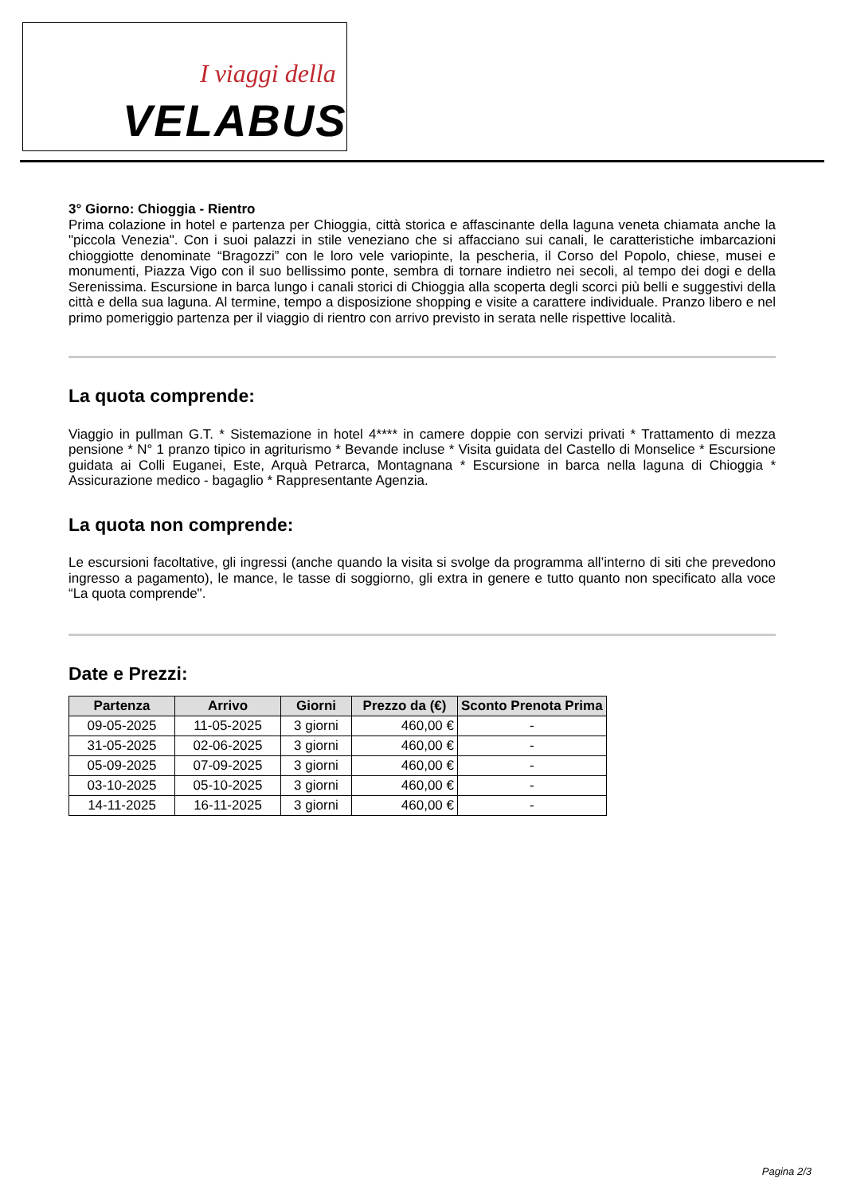I viaggi della
VELABUS
3° Giorno: Chioggia - Rientro
Prima colazione in hotel e partenza per Chioggia, città storica e affascinante della laguna veneta chiamata anche la "piccola Venezia". Con i suoi palazzi in stile veneziano che si affacciano sui canali, le caratteristiche imbarcazioni chioggiotte denominate “Bragozzi” con le loro vele variopinte, la pescheria, il Corso del Popolo, chiese, musei e monumenti, Piazza Vigo con il suo bellissimo ponte, sembra di tornare indietro nei secoli, al tempo dei dogi e della Serenissima. Escursione in barca lungo i canali storici di Chioggia alla scoperta degli scorci più belli e suggestivi della città e della sua laguna. Al termine, tempo a disposizione shopping e visite a carattere individuale. Pranzo libero e nel primo pomeriggio partenza per il viaggio di rientro con arrivo previsto in serata nelle rispettive località.
La quota comprende:
Viaggio in pullman G.T. * Sistemazione in hotel 4**** in camere doppie con servizi privati * Trattamento di mezza pensione * N° 1 pranzo tipico in agriturismo * Bevande incluse * Visita guidata del Castello di Monselice * Escursione guidata ai Colli Euganei, Este, Arquà Petrarca, Montagnana * Escursione in barca nella laguna di Chioggia * Assicurazione medico - bagaglio * Rappresentante Agenzia.
La quota non comprende:
Le escursioni facoltative, gli ingressi (anche quando la visita si svolge da programma all’interno di siti che prevedono ingresso a pagamento), le mance, le tasse di soggiorno, gli extra in genere e tutto quanto non specificato alla voce “La quota comprende".
Date e Prezzi:
| Partenza | Arrivo | Giorni | Prezzo da (€) | Sconto Prenota Prima |
| --- | --- | --- | --- | --- |
| 09-05-2025 | 11-05-2025 | 3 giorni | 460,00 € | - |
| 31-05-2025 | 02-06-2025 | 3 giorni | 460,00 € | - |
| 05-09-2025 | 07-09-2025 | 3 giorni | 460,00 € | - |
| 03-10-2025 | 05-10-2025 | 3 giorni | 460,00 € | - |
| 14-11-2025 | 16-11-2025 | 3 giorni | 460,00 € | - |
Pagina 2/3